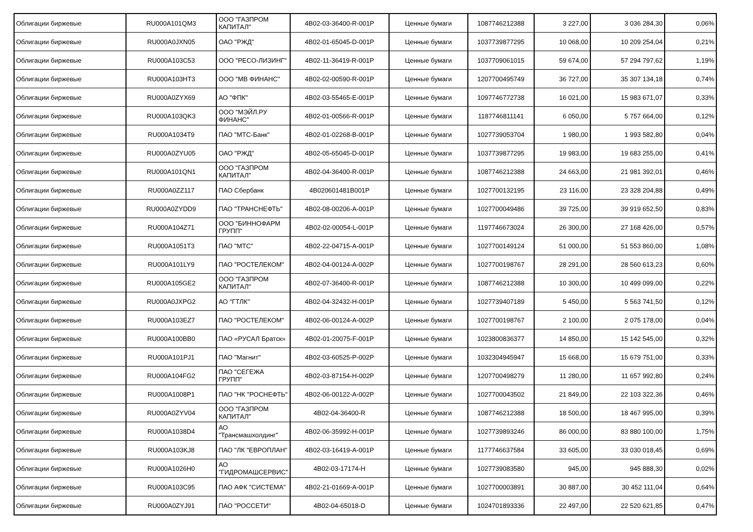| Облигации биржевые | RU000A101QM3 | ООО "ГАЗПРОМ КАПИТАЛ" | 4B02-03-36400-R-001P | Ценные бумаги | 1087746212388 | 3 227,00 | 3 036 284,30 | 0,06% |
| Облигации биржевые | RU000A0JXN05 | ОАО "РЖД" | 4B02-01-65045-D-001P | Ценные бумаги | 1037739877295 | 10 068,00 | 10 209 254,04 | 0,21% |
| Облигации биржевые | RU000A103C53 | ООО "РЕСО-ЛИЗИНГ" | 4B02-11-36419-R-001P | Ценные бумаги | 1037709061015 | 59 674,00 | 57 294 797,62 | 1,19% |
| Облигации биржевые | RU000A103HT3 | ООО "МВ ФИНАНС" | 4B02-02-00590-R-001P | Ценные бумаги | 1207700495749 | 36 727,00 | 35 307 134,18 | 0,74% |
| Облигации биржевые | RU000A0ZYX69 | АО "ФПК" | 4B02-03-55465-E-001P | Ценные бумаги | 1097746772738 | 16 021,00 | 15 983 671,07 | 0,33% |
| Облигации биржевые | RU000A103QK3 | ООО "МЭЙЛ.РУ ФИНАНС" | 4B02-01-00566-R-001P | Ценные бумаги | 1187746811141 | 6 050,00 | 5 757 664,00 | 0,12% |
| Облигации биржевые | RU000A1034T9 | ПАО "МТС-Банк" | 4B02-01-02268-B-001P | Ценные бумаги | 1027739053704 | 1 980,00 | 1 993 582,80 | 0,04% |
| Облигации биржевые | RU000A0ZYU05 | ОАО "РЖД" | 4B02-05-65045-D-001P | Ценные бумаги | 1037739877295 | 19 983,00 | 19 683 255,00 | 0,41% |
| Облигации биржевые | RU000A101QN1 | ООО "ГАЗПРОМ КАПИТАЛ" | 4B02-04-36400-R-001P | Ценные бумаги | 1087746212388 | 24 663,00 | 21 981 392,01 | 0,46% |
| Облигации биржевые | RU000A0ZZ117 | ПАО Сбербанк | 4B020601481B001P | Ценные бумаги | 1027700132195 | 23 116,00 | 23 328 204,88 | 0,49% |
| Облигации биржевые | RU000A0ZYDD9 | ПАО "ТРАНСНЕФТЬ" | 4B02-08-00206-A-001P | Ценные бумаги | 1027700049486 | 39 725,00 | 39 919 652,50 | 0,83% |
| Облигации биржевые | RU000A104Z71 | ООО "БИННОФАРМ ГРУПП" | 4B02-02-00054-L-001P | Ценные бумаги | 1197746673024 | 26 300,00 | 27 168 426,00 | 0,57% |
| Облигации биржевые | RU000A1051T3 | ПАО "МТС" | 4B02-22-04715-A-001P | Ценные бумаги | 1027700149124 | 51 000,00 | 51 553 860,00 | 1,08% |
| Облигации биржевые | RU000A101LY9 | ПАО "РОСТЕЛЕКОМ" | 4B02-04-00124-A-002P | Ценные бумаги | 1027700198767 | 28 291,00 | 28 560 613,23 | 0,60% |
| Облигации биржевые | RU000A105GE2 | ООО "ГАЗПРОМ КАПИТАЛ" | 4B02-07-36400-R-001P | Ценные бумаги | 1087746212388 | 10 300,00 | 10 499 099,00 | 0,22% |
| Облигации биржевые | RU000A0JXPG2 | АО "ГТЛК" | 4B02-04-32432-H-001P | Ценные бумаги | 1027739407189 | 5 450,00 | 5 563 741,50 | 0,12% |
| Облигации биржевые | RU000A103EZ7 | ПАО "РОСТЕЛЕКОМ" | 4B02-06-00124-A-002P | Ценные бумаги | 1027700198767 | 2 100,00 | 2 075 178,00 | 0,04% |
| Облигации биржевые | RU000A100BB0 | ПАО «РУСАЛ Братск» | 4B02-01-20075-F-001P | Ценные бумаги | 1023800836377 | 14 850,00 | 15 142 545,00 | 0,32% |
| Облигации биржевые | RU000A101PJ1 | ПАО "Магнит" | 4B02-03-60525-P-002P | Ценные бумаги | 1032304945947 | 15 668,00 | 15 679 751,00 | 0,33% |
| Облигации биржевые | RU000A104FG2 | ПАО "СЕГЕЖА ГРУПП" | 4B02-03-87154-H-002P | Ценные бумаги | 1207700498279 | 11 280,00 | 11 657 992,80 | 0,24% |
| Облигации биржевые | RU000A1008P1 | ПАО "НК "РОСНЕФТЬ" | 4B02-06-00122-A-002P | Ценные бумаги | 1027700043502 | 21 849,00 | 22 103 322,36 | 0,46% |
| Облигации биржевые | RU000A0ZYV04 | ООО "ГАЗПРОМ КАПИТАЛ" | 4B02-04-36400-R | Ценные бумаги | 1087746212388 | 18 500,00 | 18 467 995,00 | 0,39% |
| Облигации биржевые | RU000A1038D4 | АО "Трансмашхолдинг" | 4B02-06-35992-H-001P | Ценные бумаги | 1027739893246 | 86 000,00 | 83 880 100,00 | 1,75% |
| Облигации биржевые | RU000A103KJ8 | ПАО "ЛК "ЕВРОПЛАН" | 4B02-03-16419-A-001P | Ценные бумаги | 1177746637584 | 33 605,00 | 33 030 018,45 | 0,69% |
| Облигации биржевые | RU000A1026H0 | АО "ГИДРОМАШСЕРВИС" | 4B02-03-17174-H | Ценные бумаги | 1027739083580 | 945,00 | 945 888,30 | 0,02% |
| Облигации биржевые | RU000A103C95 | ПАО АФК "СИСТЕМА" | 4B02-21-01669-A-001P | Ценные бумаги | 1027700003891 | 30 887,00 | 30 452 111,04 | 0,64% |
| Облигации биржевые | RU000A0ZYJ91 | ПАО "РОССЕТИ" | 4B02-04-65018-D | Ценные бумаги | 1024701893336 | 22 497,00 | 22 520 621,85 | 0,47% |